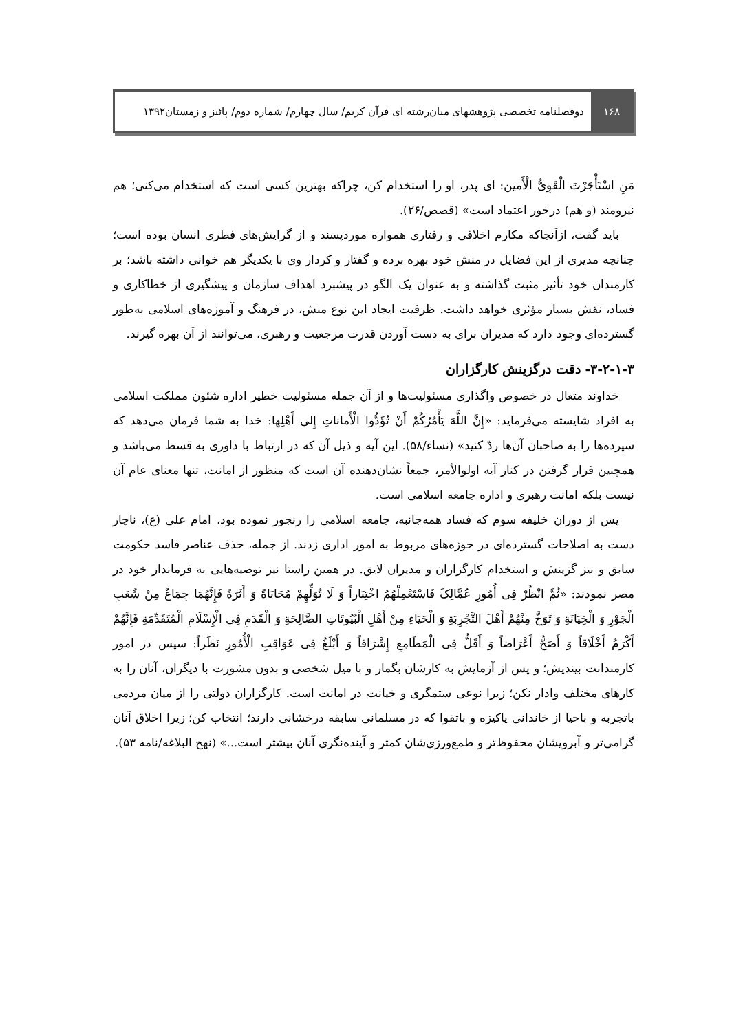۱۶۸
دوفصلنامه تخصصی پژوهشهای میان‌رشته ای قرآن کریم/ سال چهارم/ شماره دوم/ پائیز و زمستان۱۳۹۲
مَنِ اسْتَأْجَرْتَ الْقَوِیُّ الْأَمین: ای پدر، او را استخدام کن، چراکه بهترین کسی است که استخدام می‌کنی؛ هم نیرومند (و هم) درخور اعتماد است» (قصص/۲۶).
باید گفت، ازآنجاکه مکارم اخلاقی و رفتاری همواره موردپسند و از گرایش‌های فطری انسان بوده است؛ چنانچه مدیری از این فضایل در منش خود بهره برده و گفتار و کردار وی با یکدیگر هم خوانی داشته باشد؛ بر کارمندان خود تأثیر مثبت گذاشته و به عنوان یک الگو در پیشبرد اهداف سازمان و پیشگیری از خطاکاری و فساد، نقش بسیار مؤثری خواهد داشت. ظرفیت ایجاد این نوع منش، در فرهنگ و آموزه‌های اسلامی به‌طور گسترده‌ای وجود دارد که مدیران برای به دست آوردن قدرت مرجعیت و رهبری، می‌توانند از آن بهره گیرند.
۳-۲-۱-۳- دقت درگزینش کارگزاران
خداوند متعال در خصوص واگذاری مسئولیت‌ها و از آن جمله مسئولیت خطیر اداره شئون مملکت اسلامی به افراد شایسته می‌فرماید: «إِنَّ اللَّهَ یَأْمُرُکُمْ أَنْ تُؤَدُّوا الْأَماناتِ إِلی أَهْلِها: خدا به شما فرمان می‌دهد که سپرده‌ها را به صاحبان آن‌ها ردّ کنید» (نساء/۵۸). این آیه و ذیل آن که در ارتباط با داوری به قسط می‌باشد و همچنین قرار گرفتن در کنار آیه اولوالأمر، جمعاً نشان‌دهنده آن است که منظور از امانت، تنها معنای عام آن نیست بلکه امانت رهبری و اداره جامعه اسلامی است.
پس از دوران خلیفه سوم که فساد همه‌جانبه، جامعه اسلامی را رنجور نموده بود، امام علی (ع)، ناچار دست به اصلاحات گسترده‌ای در حوزه‌های مربوط به امور اداری زدند. از جمله، حذف عناصر فاسد حکومت سابق و نیز گزینش و استخدام کارگزاران و مدیران لایق. در همین راستا نیز توصیه‌هایی به فرماندار خود در مصر نمودند: «ثُمَّ انْظُرْ فِی أُمُورِ عُمَّالِکَ فَاسْتَعْمِلْهُمُ اخْتِبَاراً وَ لَا تُوَلِّهِمْ مُحَابَاةً وَ أَثَرَةً فَإِنَّهُمَا جِمَاعٌ مِنْ شُعَبِ الْجَوْرِ وَ الْخِیَانَةِ وَ تَوَخَّ مِنْهُمْ أَهْلَ التَّجْرِبَةِ وَ الْحَیَاءِ مِنْ أَهْلِ الْبُیُوتَاتِ الصَّالِحَةِ وَ الْقَدَمِ فِی الْإِسْلَامِ الْمُتَقَدِّمَةِ فَإِنَّهُمْ أَکْرَمُ أَخْلَاقاً وَ أَصَحُّ أَعْرَاضاً وَ أَقَلُّ فِی الْمَطَامِعِ إِشْرَاقاً وَ أَبْلَغُ فِی عَوَاقِبِ الْأُمُورِ نَظَراً: سپس در امور کارمندانت بیندیش؛ و پس از آزمایش به کارشان بگمار و با میل شخصی و بدون مشورت با دیگران، آنان را به کارهای مختلف وادار نکن؛ زیرا نوعی ستمگری و خیانت در امانت است. کارگزاران دولتی را از میان مردمی باتجربه و باحیا از خاندانی پاکیزه و باتقوا که در مسلمانی سابقه درخشانی دارند؛ انتخاب کن؛ زیرا اخلاق آنان گرامی‌تر و آبرویشان محفوظ‌تر و طمع‌ورزی‌شان کمتر و آینده‌نگری آنان بیشتر است...» (نهج البلاغه/نامه ۵۳).